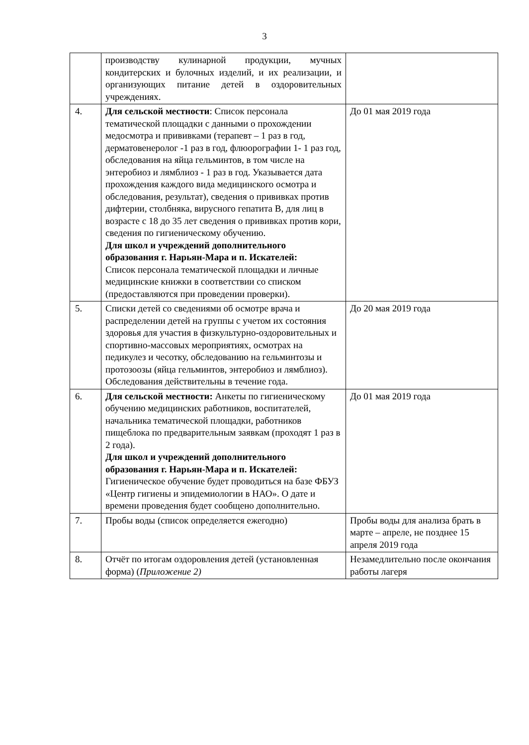3
| | производству кулинарной продукции, мучных кондитерских и булочных изделий, и их реализации, и организующих питание детей в оздоровительных учреждениях. | |
| 4. | Для сельской местности : Список персонала тематической площадки с данными о прохождении медосмотра и прививками (терапевт – 1 раз в год, дерматовенеролог -1 раз в год, флюорографии 1- 1 раз год, обследования на яйца гельминтов, в том числе на энтеробиоз и лямблиоз - 1 раз в год. Указывается дата прохождения каждого вида медицинского осмотра и обследования, результат), сведения о прививках против дифтерии, столбняка, вирусного гепатита В, для лиц в возрасте с 18 до 35 лет сведения о прививках против кори, сведения по гигиеническому обучению. Для школ и учреждений дополнительного образования г. Нарьян-Мара и п. Искателей: Список персонала тематической площадки и личные медицинские книжки в соответствии со списком (предоставляются при проведении проверки). | До 01 мая 2019 года |
| 5. | Списки детей со сведениями об осмотре врача и распределении детей на группы с учетом их состояния здоровья для участия в физкультурно-оздоровительных и спортивно-массовых мероприятиях, осмотрах на педикулез и чесотку, обследованию на гельминтозы и протозоозы (яйца гельминтов, энтеробиоз и лямблиоз). Обследования действительны в течение года. | До 20 мая 2019 года |
| 6. | Для сельской местности: Анкеты по гигиеническому обучению медицинских работников, воспитателей, начальника тематической площадки, работников пищеблока по предварительным заявкам (проходят 1 раз в 2 года). Для школ и учреждений дополнительного образования г. Нарьян-Мара и п. Искателей: Гигиеническое обучение будет проводиться на базе ФБУЗ «Центр гигиены и эпидемиологии в НАО». О дате и времени проведения будет сообщено дополнительно. | До 01 мая 2019 года |
| 7. | Пробы воды (список определяется ежегодно) | Пробы воды для анализа брать в марте – апреле, не позднее 15 апреля 2019 года |
| 8. | Отчёт по итогам оздоровления детей (установленная форма) ( Приложение 2) | Незамедлительно после окончания работы лагеря |